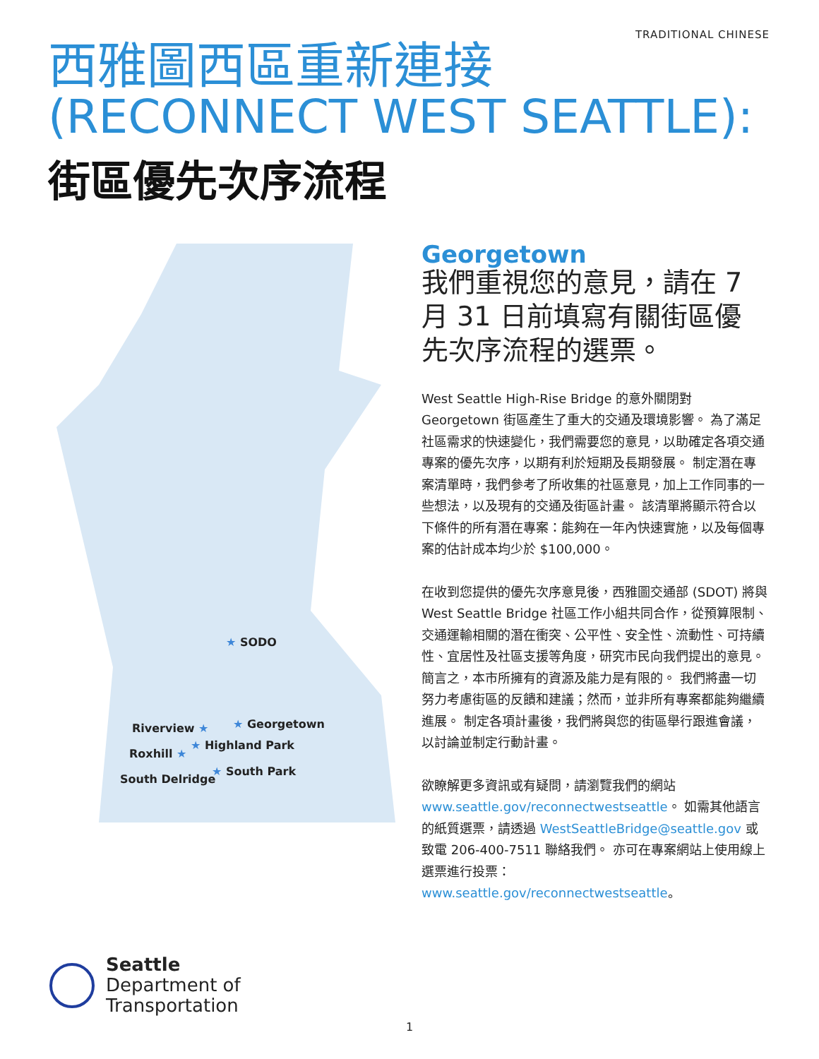TRADITIONAL CHINESE
西雅圖西區重新連接
(RECONNECT WEST SEATTLE):
街區優先次序流程
★ SODO
Riverview ★ ★ Georgetown
★ Highland Park
Roxhill ★
★ South Park
South Delridge
Georgetown
我們重視您的意見，請在 7 月 31 日前填寫有關街區優先次序流程的選票。
West Seattle High-Rise Bridge 的意外關閉對 Georgetown 街區產生了重大的交通及環境影響。 為了滿足社區需求的快速變化，我們需要您的意見，以助確定各項交通專案的優先次序，以期有利於短期及長期發展。 制定潛在專案清單時，我們參考了所收集的社區意見，加上工作同事的一些想法，以及現有的交通及街區計畫。 該清單將顯示符合以下條件的所有潛在專案：能夠在一年內快速實施，以及每個專案的估計成本均少於 $100,000。
在收到您提供的優先次序意見後，西雅圖交通部 (SDOT) 將與 West Seattle Bridge 社區工作小組共同合作，從預算限制、交通運輸相關的潛在衝突、公平性、安全性、流動性、可持續性、宜居性及社區支援等角度，研究市民向我們提出的意見。 簡言之，本市所擁有的資源及能力是有限的。 我們將盡一切努力考慮街區的反饋和建議；然而，並非所有專案都能夠繼續進展。 制定各項計畫後，我們將與您的街區舉行跟進會議，以討論並制定行動計畫。
欲瞭解更多資訊或有疑問，請瀏覽我們的網站 www.seattle.gov/reconnectwestseattle。 如需其他語言的紙質選票，請透過 WestSeattleBridge@seattle.gov 或致電 206-400-7511 聯絡我們。 亦可在專案網站上使用線上選票進行投票：www.seattle.gov/reconnectwestseattle。
Seattle
Department of
Transportation
1